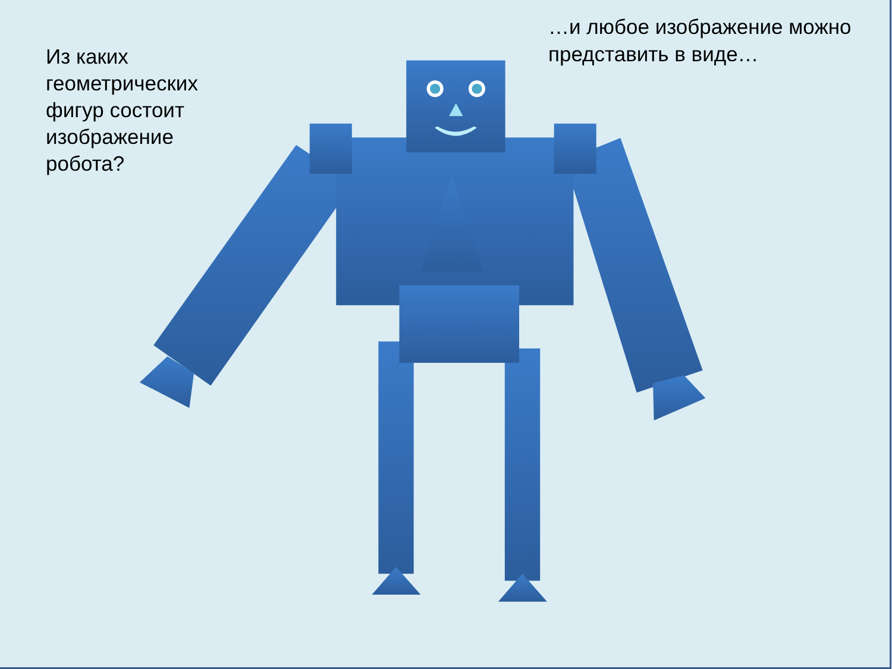Из каких геометрических фигур состоит изображение робота?
…и любое изображение можно представить в виде…